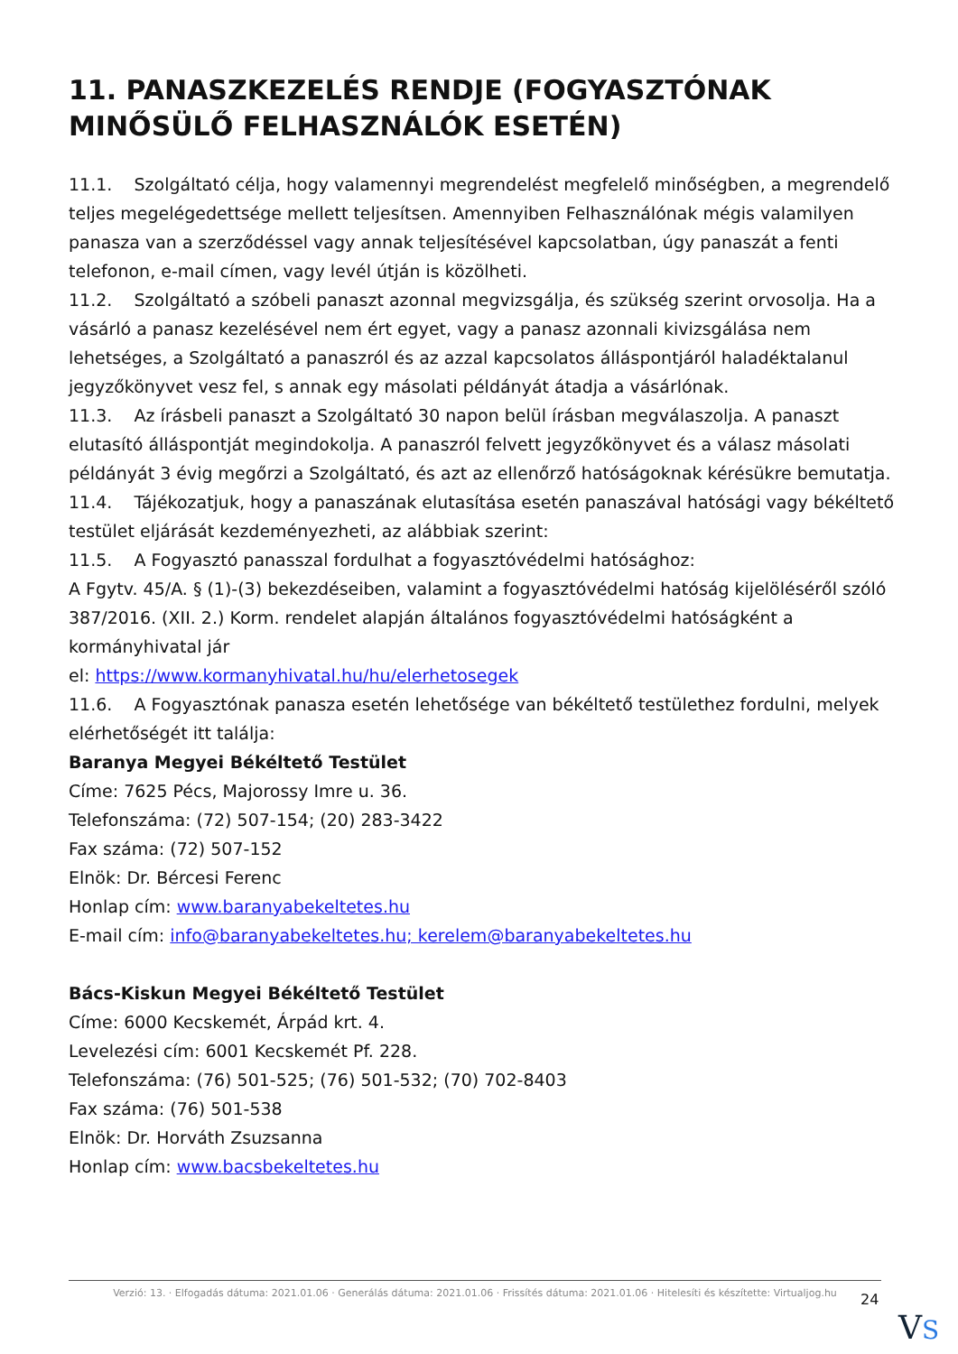11. PANASZKEZELÉS RENDJE (FOGYASZTÓNAK MINŐSÜLŐ FELHASZNÁLÓK ESETÉN)
11.1. Szolgáltató célja, hogy valamennyi megrendelést megfelelő minőségben, a megrendelő teljes megelégedettsége mellett teljesítsen. Amennyiben Felhasználónak mégis valamilyen panasza van a szerződéssel vagy annak teljesítésével kapcsolatban, úgy panaszát a fenti telefonon, e-mail címen, vagy levél útján is közölheti.
11.2. Szolgáltató a szóbeli panaszt azonnal megvizsgálja, és szükség szerint orvosolja. Ha a vásárló a panasz kezelésével nem ért egyet, vagy a panasz azonnali kivizsgálása nem lehetséges, a Szolgáltató a panaszról és az azzal kapcsolatos álláspontjáról haladéktalanul jegyzőkönyvet vesz fel, s annak egy másolati példányát átadja a vásárlónak.
11.3. Az írásbeli panaszt a Szolgáltató 30 napon belül írásban megválaszolja. A panaszt elutasító álláspontját megindokolja. A panaszról felvett jegyzőkönyvet és a válasz másolati példányát 3 évig megőrzi a Szolgáltató, és azt az ellenőrző hatóságoknak kérésükre bemutatja.
11.4. Tájékozatjuk, hogy a panaszának elutasítása esetén panaszával hatósági vagy békéltető testület eljárását kezdeményezheti, az alábbiak szerint:
11.5. A Fogyasztó panasszal fordulhat a fogyasztóvédelmi hatósághoz:
A Fgytv. 45/A. § (1)-(3) bekezdéseiben, valamint a fogyasztóvédelmi hatóság kijelöléséről szóló 387/2016. (XII. 2.) Korm. rendelet alapján általános fogyasztóvédelmi hatóságként a kormányhivatal jár
el: https://www.kormanyhivatal.hu/hu/elerhetosegek
11.6. A Fogyasztónak panasza esetén lehetősége van békéltető testülethez fordulni, melyek elérhetőségét itt találja:
Baranya Megyei Békéltető Testület
Címe: 7625 Pécs, Majorossy Imre u. 36.
Telefonszáma: (72) 507-154; (20) 283-3422
Fax száma: (72) 507-152
Elnök: Dr. Bércesi Ferenc
Honlap cím: www.baranyabekeltetes.hu
E-mail cím: info@baranyabekeltetes.hu; kerelem@baranyabekeltetes.hu
Bács-Kiskun Megyei Békéltető Testület
Címe: 6000 Kecskemét, Árpád krt. 4.
Levelezési cím: 6001 Kecskemét Pf. 228.
Telefonszáma: (76) 501-525; (76) 501-532; (70) 702-8403
Fax száma: (76) 501-538
Elnök: Dr. Horváth Zsuzsanna
Honlap cím: www.bacsbekeltetes.hu
Verzió: 13. · Elfogadás dátuma: 2021.01.06 · Generálás dátuma: 2021.01.06 · Frissítés dátuma: 2021.01.06 · Hitelesíti és készítette: Virtualjog.hu
24
VS